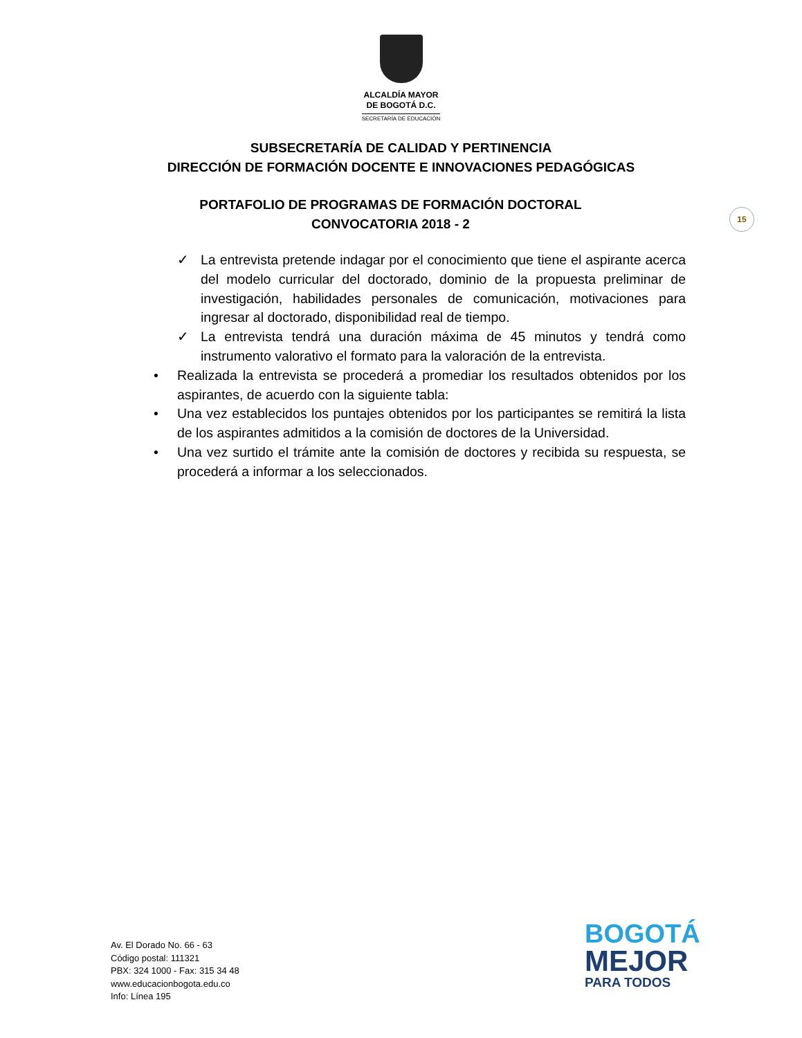ALCALDÍA MAYOR
DE BOGOTÁ D.C.
SECRETARÍA DE EDUCACIÓN
SUBSECRETARÍA DE CALIDAD Y PERTINENCIA
DIRECCIÓN DE FORMACIÓN DOCENTE E INNOVACIONES PEDAGÓGICAS
PORTAFOLIO DE PROGRAMAS DE FORMACIÓN DOCTORAL
CONVOCATORIA 2018 - 2
15
✓ La entrevista pretende indagar por el conocimiento que tiene el aspirante acerca del modelo curricular del doctorado, dominio de la propuesta preliminar de investigación, habilidades personales de comunicación, motivaciones para ingresar al doctorado, disponibilidad real de tiempo.
✓ La entrevista tendrá una duración máxima de 45 minutos y tendrá como instrumento valorativo el formato para la valoración de la entrevista.
• Realizada la entrevista se procederá a promediar los resultados obtenidos por los aspirantes, de acuerdo con la siguiente tabla:
• Una vez establecidos los puntajes obtenidos por los participantes se remitirá la lista de los aspirantes admitidos a la comisión de doctores de la Universidad.
• Una vez surtido el trámite ante la comisión de doctores y recibida su respuesta, se procederá a informar a los seleccionados.
Av. El Dorado No. 66 - 63
Código postal: 111321
PBX: 324 1000 - Fax: 315 34 48
www.educacionbogota.edu.co
Info: Línea 195
BOGOTÁ
MEJOR
PARA TODOS